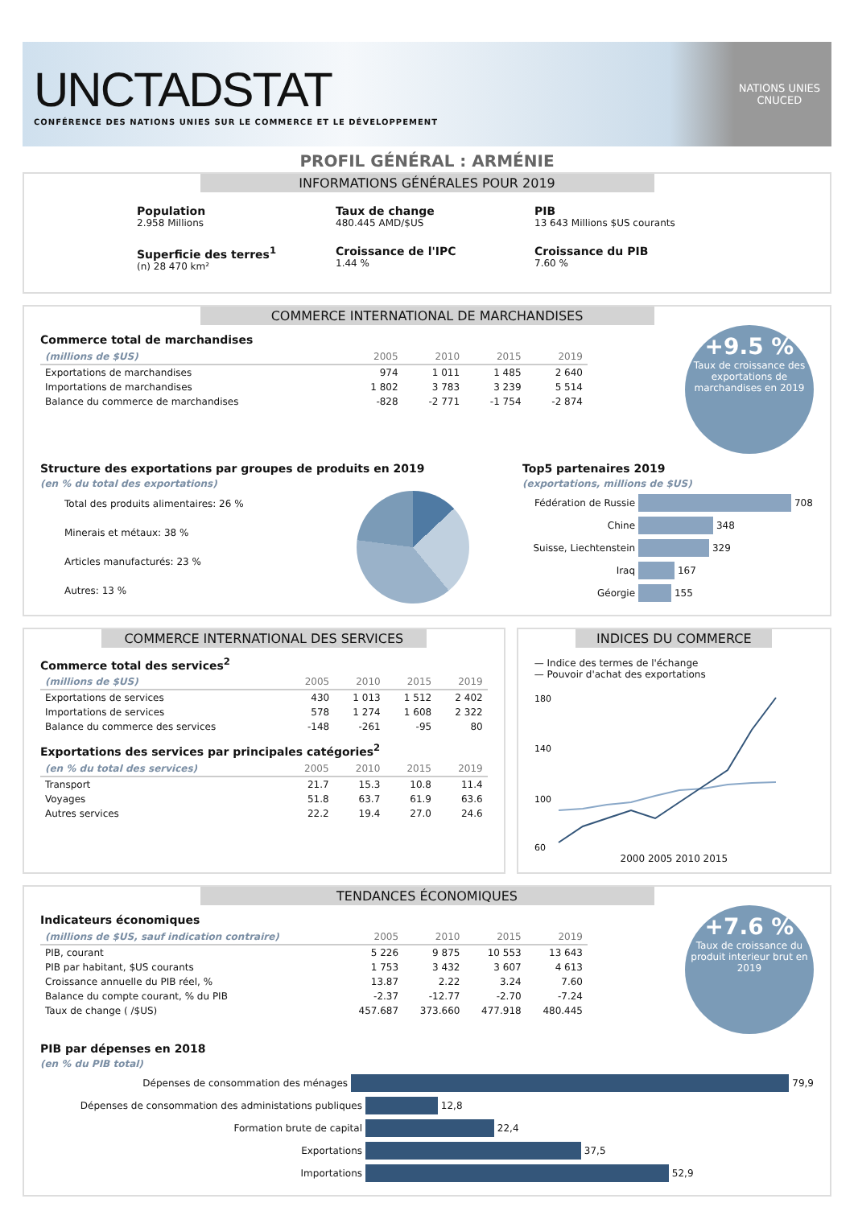UNCTADSTAT
CONFÉRENCE DES NATIONS UNIES SUR LE COMMERCE ET LE DÉVELOPPEMENT
NATIONS UNIES
CNUCED
PROFIL GÉNÉRAL : ARMÉNIE
INFORMATIONS GÉNÉRALES POUR 2019
Population
2.958 Millions
Taux de change
480.445 AMD/$US
PIB
13 643 Millions $US courants
Superficie des terres<sup>1</sup>
(n) 28 470 km²
Croissance de l'IPC
1.44 %
Croissance du PIB
7.60 %
COMMERCE INTERNATIONAL DE MARCHANDISES
Commerce total de marchandises
| (millions de $US) | 2005 | 2010 | 2015 | 2019 |
| --- | --- | --- | --- | --- |
| Exportations de marchandises | 974 | 1 011 | 1 485 | 2 640 |
| Importations de marchandises | 1 802 | 3 783 | 3 239 | 5 514 |
| Balance du commerce de marchandises | -828 | -2 771 | -1 754 | -2 874 |
+9.5 %
Taux de croissance des exportations de marchandises en 2019
Structure des exportations par groupes de produits en 2019
(en % du total des exportations)
Total des produits alimentaires: 26 %
Minerais et métaux: 38 %
Articles manufacturés: 23 %
Autres: 13 %
Top5 partenaires 2019
(exportations, millions de $US)
Fédération de Russie 708
Chine 348
Suisse, Liechtenstein 329
Iraq 167
Géorgie 155
COMMERCE INTERNATIONAL DES SERVICES
Commerce total des services<sup>2</sup>
| (millions de $US) | 2005 | 2010 | 2015 | 2019 |
| --- | --- | --- | --- | --- |
| Exportations de services | 430 | 1 013 | 1 512 | 2 402 |
| Importations de services | 578 | 1 274 | 1 608 | 2 322 |
| Balance du commerce des services | -148 | -261 | -95 | 80 |
Exportations des services par principales catégories<sup>2</sup>
| (en % du total des services) | 2005 | 2010 | 2015 | 2019 |
| --- | --- | --- | --- | --- |
| Transport | 21.7 | 15.3 | 10.8 | 11.4 |
| Voyages | 51.8 | 63.7 | 61.9 | 63.6 |
| Autres services | 22.2 | 19.4 | 27.0 | 24.6 |
INDICES DU COMMERCE
— Indice des termes de l'échange
— Pouvoir d'achat des exportations
180
140
100
60
2000 2005 2010 2015
TENDANCES ÉCONOMIQUES
Indicateurs économiques
| (millions de $US, sauf indication contraire) | 2005 | 2010 | 2015 | 2019 |
| --- | --- | --- | --- | --- |
| PIB, courant | 5 226 | 9 875 | 10 553 | 13 643 |
| PIB par habitant, $US courants | 1 753 | 3 432 | 3 607 | 4 613 |
| Croissance annuelle du PIB réel, % | 13.87 | 2.22 | 3.24 | 7.60 |
| Balance du compte courant, % du PIB | -2.37 | -12.77 | -2.70 | -7.24 |
| Taux de change ( /$US) | 457.687 | 373.660 | 477.918 | 480.445 |
+7.6 %
Taux de croissance du produit interieur brut en 2019
PIB par dépenses en 2018
(en % du PIB total)
Dépenses de consommation des ménages 79,9
Dépenses de consommation des administations publiques 12,8
Formation brute de capital 22,4
Exportations 37,5
Importations 52,9